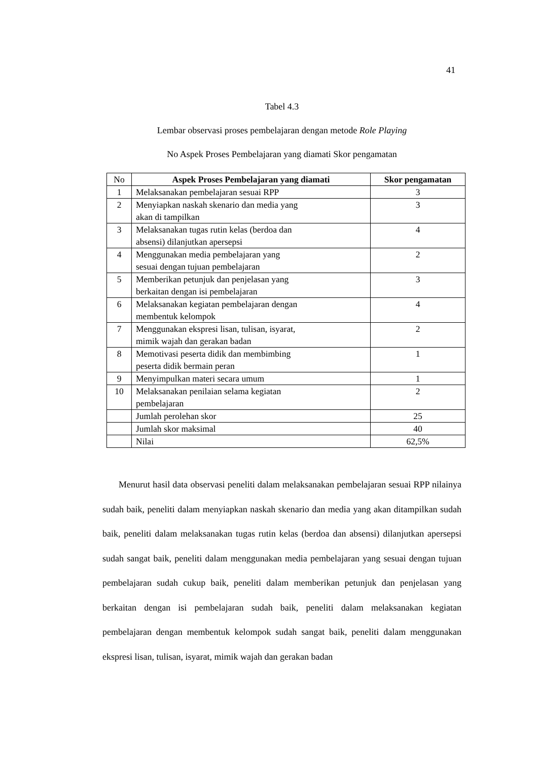41
Tabel 4.3
Lembar observasi proses pembelajaran dengan metode Role Playing
No Aspek Proses Pembelajaran yang diamati Skor pengamatan
| No | Aspek Proses Pembelajaran yang diamati | Skor pengamatan |
| 1 | Melaksanakan pembelajaran sesuai RPP | 3 |
| 2 | Menyiapkan naskah skenario dan media yang akan di tampilkan | 3 |
| 3 | Melaksanakan tugas rutin kelas (berdoa dan absensi) dilanjutkan apersepsi | 4 |
| 4 | Menggunakan media pembelajaran yang sesuai dengan tujuan pembelajaran | 2 |
| 5 | Memberikan petunjuk dan penjelasan yang berkaitan dengan isi pembelajaran | 3 |
| 6 | Melaksanakan kegiatan pembelajaran dengan membentuk kelompok | 4 |
| 7 | Menggunakan ekspresi lisan, tulisan, isyarat, mimik wajah dan gerakan badan | 2 |
| 8 | Memotivasi peserta didik dan membimbing peserta didik bermain peran | 1 |
| 9 | Menyimpulkan materi secara umum | 1 |
| 10 | Melaksanakan penilaian selama kegiatan pembelajaran | 2 |
| | Jumlah perolehan skor | 25 |
| | Jumlah skor maksimal | 40 |
| | Nilai | 62,5% |
Menurut hasil data observasi peneliti dalam melaksanakan pembelajaran sesuai RPP nilainya sudah baik, peneliti dalam menyiapkan naskah skenario dan media yang akan ditampilkan sudah baik, peneliti dalam melaksanakan tugas rutin kelas (berdoa dan absensi) dilanjutkan apersepsi sudah sangat baik, peneliti dalam menggunakan media pembelajaran yang sesuai dengan tujuan pembelajaran sudah cukup baik, peneliti dalam memberikan petunjuk dan penjelasan yang berkaitan dengan isi pembelajaran sudah baik, peneliti dalam melaksanakan kegiatan pembelajaran dengan membentuk kelompok sudah sangat baik, peneliti dalam menggunakan ekspresi lisan, tulisan, isyarat, mimik wajah dan gerakan badan